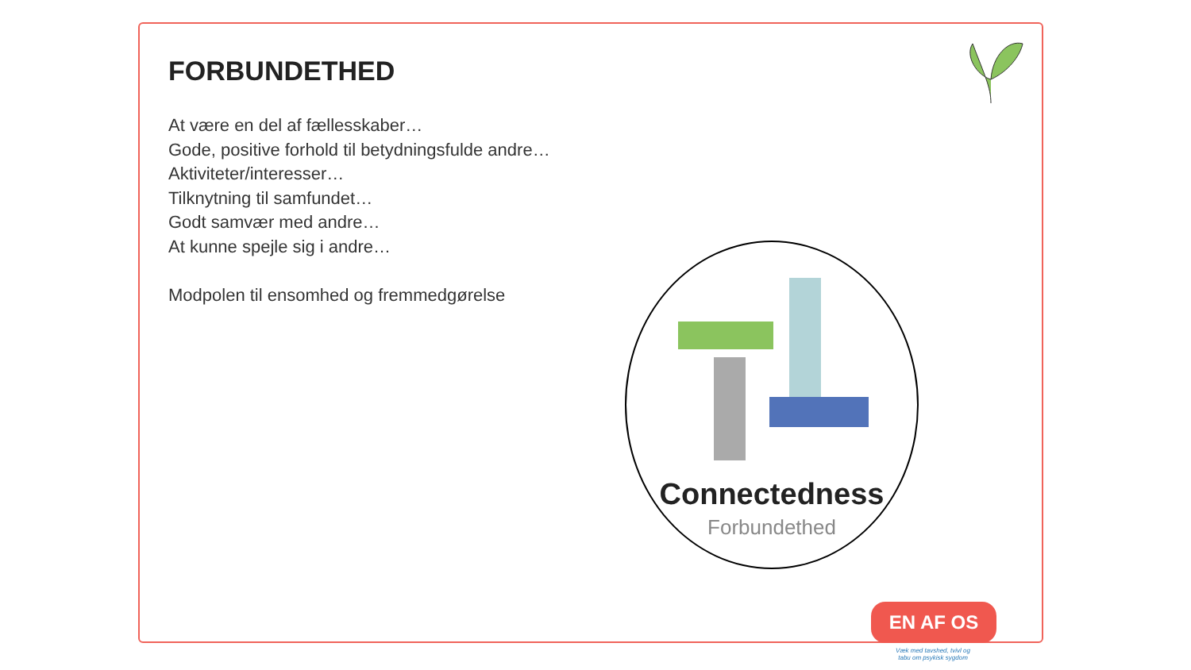FORBUNDETHED
At være en del af fællesskaber…
Gode, positive forhold til betydningsfulde andre…
Aktiviteter/interesser…
Tilknytning til samfundet…
Godt samvær med andre…
At kunne spejle sig i andre…
Modpolen til ensomhed og fremmedgørelse
Connectedness
Forbundethed
EN AF OS
Væk med tavshed, tvivl og tabu om psykisk sygdom